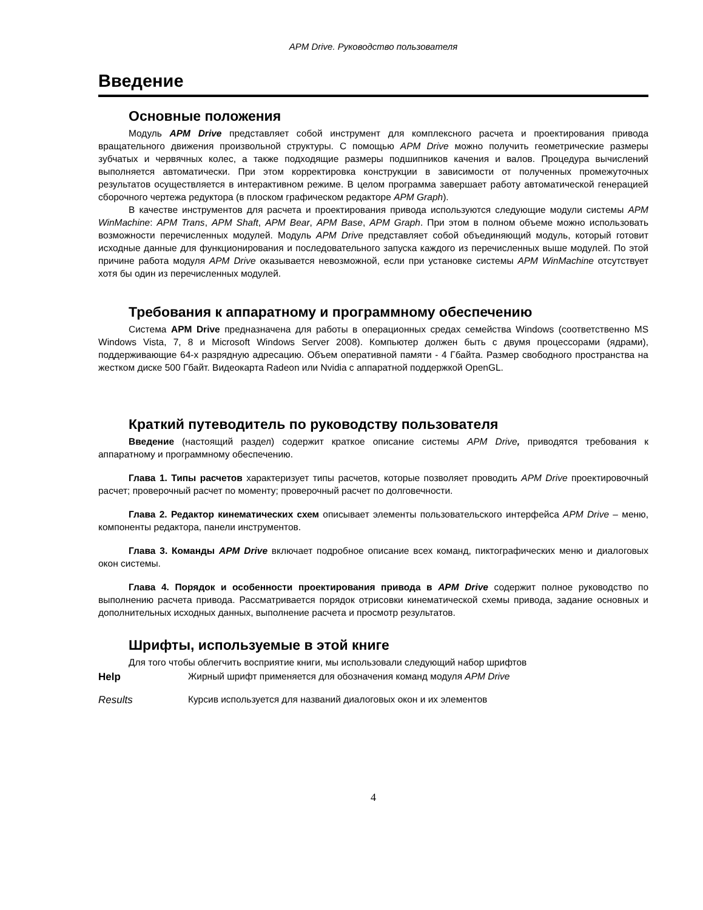APM Drive. Руководство пользователя
Введение
Основные положения
Модуль APM Drive представляет собой инструмент для комплексного расчета и проектирования привода вращательного движения произвольной структуры. С помощью APM Drive можно получить геометрические размеры зубчатых и червячных колес, а также подходящие размеры подшипников качения и валов. Процедура вычислений выполняется автоматически. При этом корректировка конструкции в зависимости от полученных промежуточных результатов осуществляется в интерактивном режиме. В целом программа завершает работу автоматической генерацией сборочного чертежа редуктора (в плоском графическом редакторе APM Graph).
В качестве инструментов для расчета и проектирования привода используются следующие модули системы APM WinMachine: APM Trans, APM Shaft, APM Bear, APM Base, APM Graph. При этом в полном объеме можно использовать возможности перечисленных модулей. Модуль APM Drive представляет собой объединяющий модуль, который готовит исходные данные для функционирования и последовательного запуска каждого из перечисленных выше модулей. По этой причине работа модуля APM Drive оказывается невозможной, если при установке системы APM WinMachine отсутствует хотя бы один из перечисленных модулей.
Требования к аппаратному и программному обеспечению
Система APM Drive предназначена для работы в операционных средах семейства Windows (соответственно MS Windows Vista, 7, 8 и Microsoft Windows Server 2008). Компьютер должен быть с двумя процессорами (ядрами), поддерживающие 64-х разрядную адресацию. Объем оперативной памяти - 4 Гбайта. Размер свободного пространства на жестком диске 500 Гбайт. Видеокарта Radeon или Nvidia с аппаратной поддержкой OpenGL.
Краткий путеводитель по руководству пользователя
Введение (настоящий раздел) содержит краткое описание системы APM Drive, приводятся требования к аппаратному и программному обеспечению.
Глава 1. Типы расчетов характеризует типы расчетов, которые позволяет проводить APM Drive проектировочный расчет; проверочный расчет по моменту; проверочный расчет по долговечности.
Глава 2. Редактор кинематических схем описывает элементы пользовательского интерфейса APM Drive – меню, компоненты редактора, панели инструментов.
Глава 3. Команды APM Drive включает подробное описание всех команд, пиктографических меню и диалоговых окон системы.
Глава 4. Порядок и особенности проектирования привода в APM Drive содержит полное руководство по выполнению расчета привода. Рассматривается порядок отрисовки кинематической схемы привода, задание основных и дополнительных исходных данных, выполнение расчета и просмотр результатов.
Шрифты, используемые в этой книге
Для того чтобы облегчить восприятие книги, мы использовали следующий набор шрифтов
Help Жирный шрифт применяется для обозначения команд модуля APM Drive
Results Курсив используется для названий диалоговых окон и их элементов
4